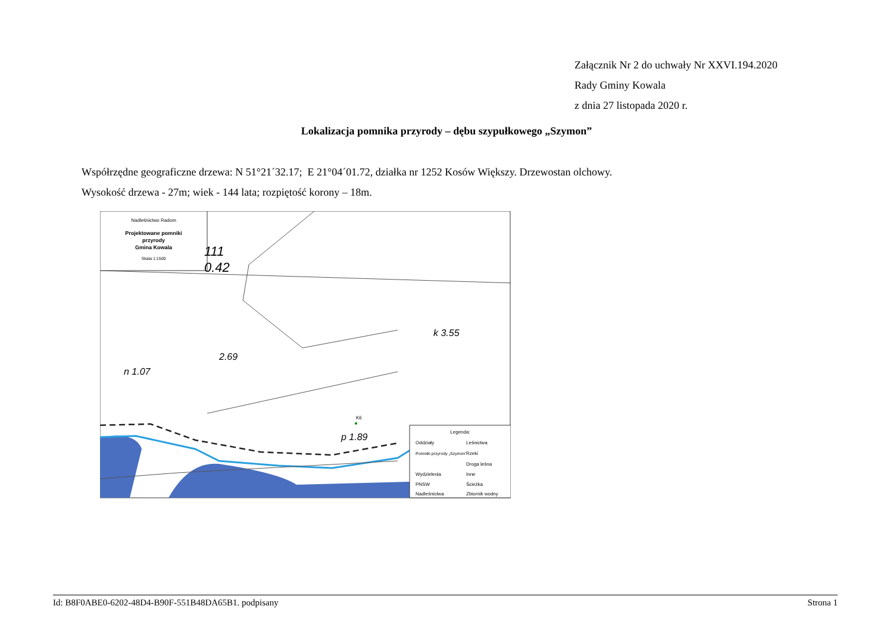Załącznik Nr 2 do uchwały Nr XXVI.194.2020
Rady Gminy Kowala
z dnia 27 listopada 2020 r.
Lokalizacja pomnika przyrody – dębu szypułkowego „Szymon”
Współrzędne geograficzne drzewa: N 51°21´32.17; E 21°04´01.72, działka nr 1252 Kosów Większy. Drzewostan olchowy.
Wysokość drzewa - 27m; wiek - 144 lata; rozpiętość korony – 18m.
Nadleśnictwo Radom
Projektowane pomniki
przyrody
Gmina Kowala
Skala 1:1500
111
0.42
2.69
n 1.07
k 3.55
p 1.89
K6
Legenda:
Oddziały
Leśnictwa
Pomniki przyrody „Szymon”
Rzeki
Droga leśna
Wydzielenia
Inne
PNSW
Ścieżka
Nadleśnictwa
Zbiornik wodny
Id: B8F0ABE0-6202-48D4-B90F-551B48DA65B1. podpisany Strona 1